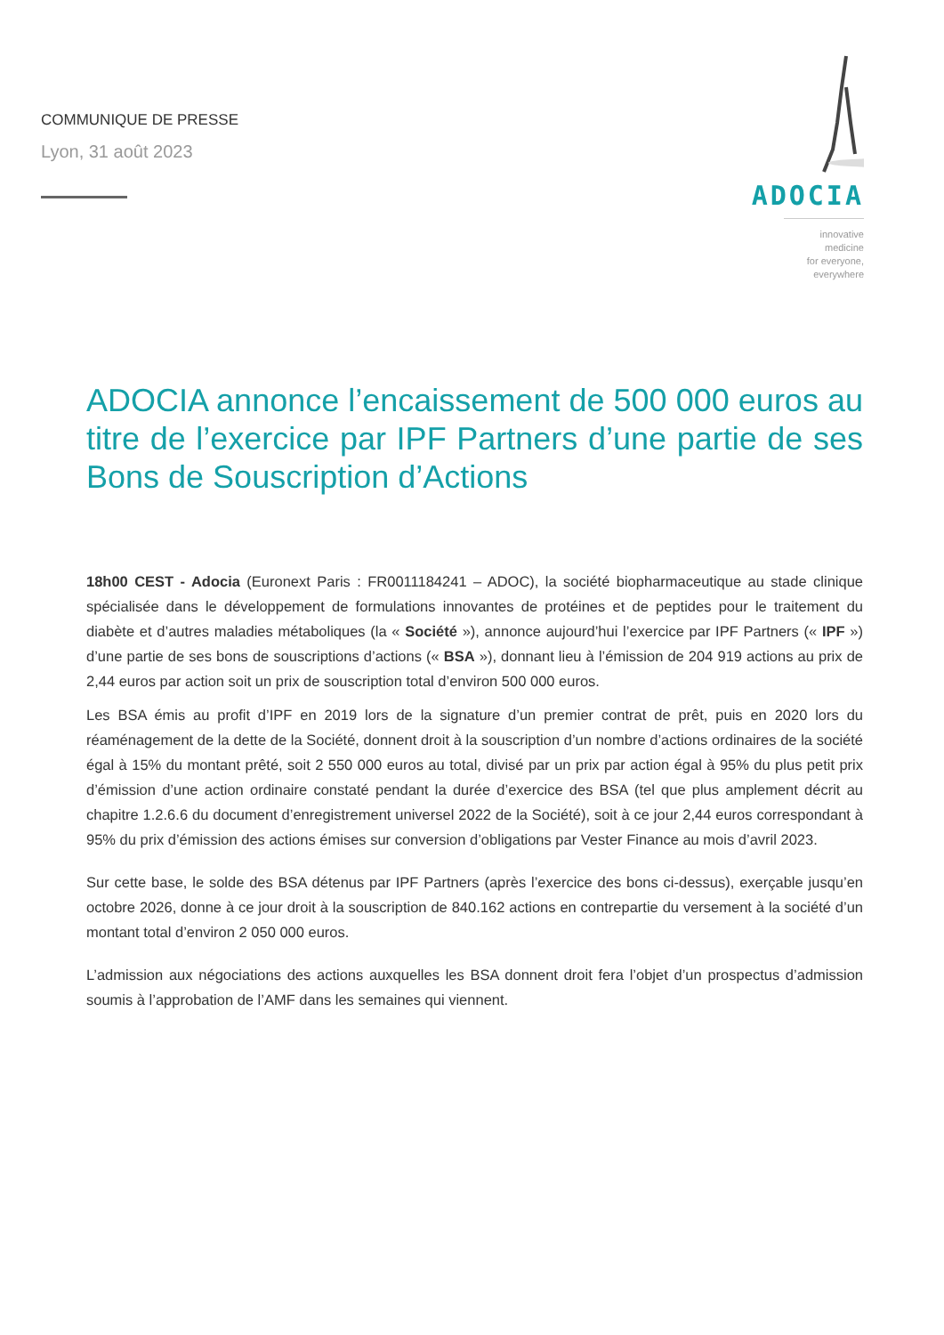COMMUNIQUE DE PRESSE
Lyon, 31 août 2023
ADOCIA
innovative medicine
for everyone, everywhere
ADOCIA annonce l’encaissement de 500 000 euros au titre de l’exercice par IPF Partners d’une partie de ses Bons de Souscription d’Actions
18h00 CEST - Adocia (Euronext Paris : FR0011184241 – ADOC), la société biopharmaceutique au stade clinique spécialisée dans le développement de formulations innovantes de protéines et de peptides pour le traitement du diabète et d’autres maladies métaboliques (la « Société »), annonce aujourd’hui l’exercice par IPF Partners (« IPF ») d’une partie de ses bons de souscriptions d’actions (« BSA »), donnant lieu à l’émission de 204 919 actions au prix de 2,44 euros par action soit un prix de souscription total d’environ 500 000 euros.
Les BSA émis au profit d’IPF en 2019 lors de la signature d’un premier contrat de prêt, puis en 2020 lors du réaménagement de la dette de la Société, donnent droit à la souscription d’un nombre d’actions ordinaires de la société égal à 15% du montant prêté, soit 2 550 000 euros au total, divisé par un prix par action égal à 95% du plus petit prix d’émission d’une action ordinaire constaté pendant la durée d’exercice des BSA (tel que plus amplement décrit au chapitre 1.2.6.6 du document d’enregistrement universel 2022 de la Société), soit à ce jour 2,44 euros correspondant à 95% du prix d’émission des actions émises sur conversion d’obligations par Vester Finance au mois d’avril 2023.
Sur cette base, le solde des BSA détenus par IPF Partners (après l’exercice des bons ci-dessus), exerçable jusqu’en octobre 2026, donne à ce jour droit à la souscription de 840.162 actions en contrepartie du versement à la société d’un montant total d’environ 2 050 000 euros.
L’admission aux négociations des actions auxquelles les BSA donnent droit fera l’objet d’un prospectus d’admission soumis à l’approbation de l’AMF dans les semaines qui viennent.